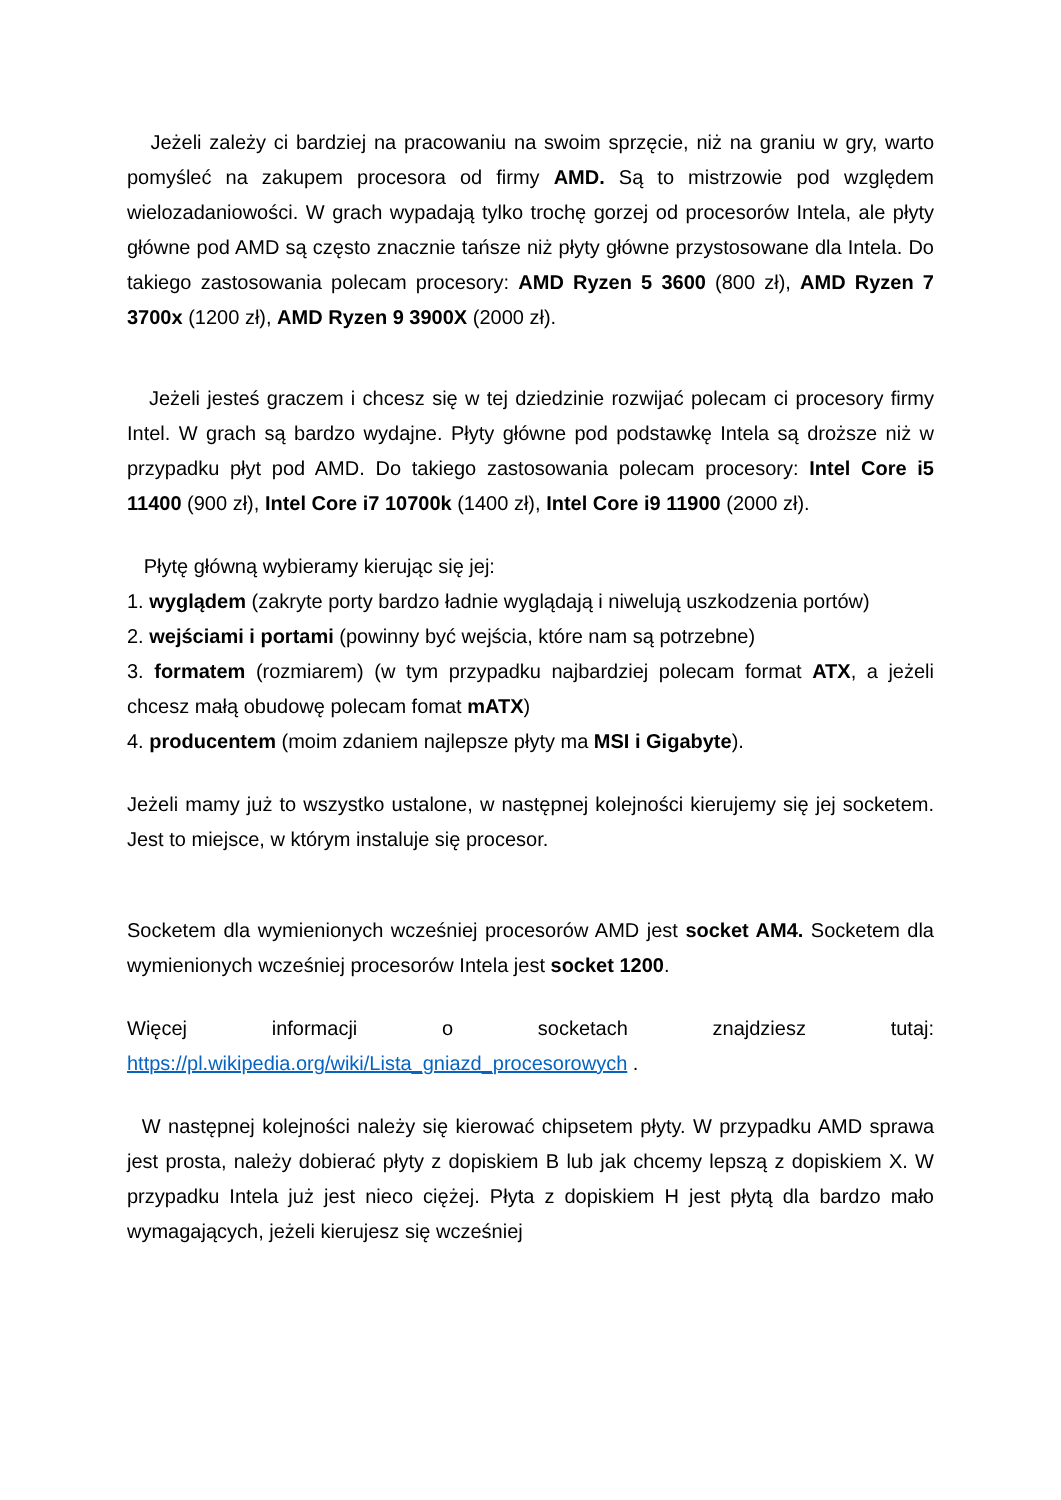Jeżeli zależy ci bardziej na pracowaniu na swoim sprzęcie, niż na graniu w gry, warto pomyśleć na zakupem procesora od firmy AMD. Są to mistrzowie pod względem wielozadaniowości. W grach wypadają tylko trochę gorzej od procesorów Intela, ale płyty główne pod AMD są często znacznie tańsze niż płyty główne przystosowane dla Intela. Do takiego zastosowania polecam procesory: AMD Ryzen 5 3600 (800 zł), AMD Ryzen 7 3700x (1200 zł), AMD Ryzen 9 3900X (2000 zł).
Jeżeli jesteś graczem i chcesz się w tej dziedzinie rozwijać polecam ci procesory firmy Intel. W grach są bardzo wydajne. Płyty główne pod podstawkę Intela są droższe niż w przypadku płyt pod AMD. Do takiego zastosowania polecam procesory: Intel Core i5 11400 (900 zł), Intel Core i7 10700k (1400 zł), Intel Core i9 11900 (2000 zł).
Płytę główną wybieramy kierując się jej:
1. wyglądem (zakryte porty bardzo ładnie wyglądają i niwelują uszkodzenia portów)
2. wejściami i portami (powinny być wejścia, które nam są potrzebne)
3. formatem (rozmiarem) (w tym przypadku najbardziej polecam format ATX, a jeżeli chcesz małą obudowę polecam fomat mATX)
4. producentem (moim zdaniem najlepsze płyty ma MSI i Gigabyte).
Jeżeli mamy już to wszystko ustalone, w następnej kolejności kierujemy się jej socketem. Jest to miejsce, w którym instaluje się procesor.
Socketem dla wymienionych wcześniej procesorów AMD jest socket AM4. Socketem dla wymienionych wcześniej procesorów Intela jest socket 1200.
Więcej informacji o socketach znajdziesz tutaj: https://pl.wikipedia.org/wiki/Lista_gniazd_procesorowych .
W następnej kolejności należy się kierować chipsetem płyty. W przypadku AMD sprawa jest prosta, należy dobierać płyty z dopiskiem B lub jak chcemy lepszą z dopiskiem X. W przypadku Intela już jest nieco ciężej. Płyta z dopiskiem H jest płytą dla bardzo mało wymagających, jeżeli kierujesz się wcześniej